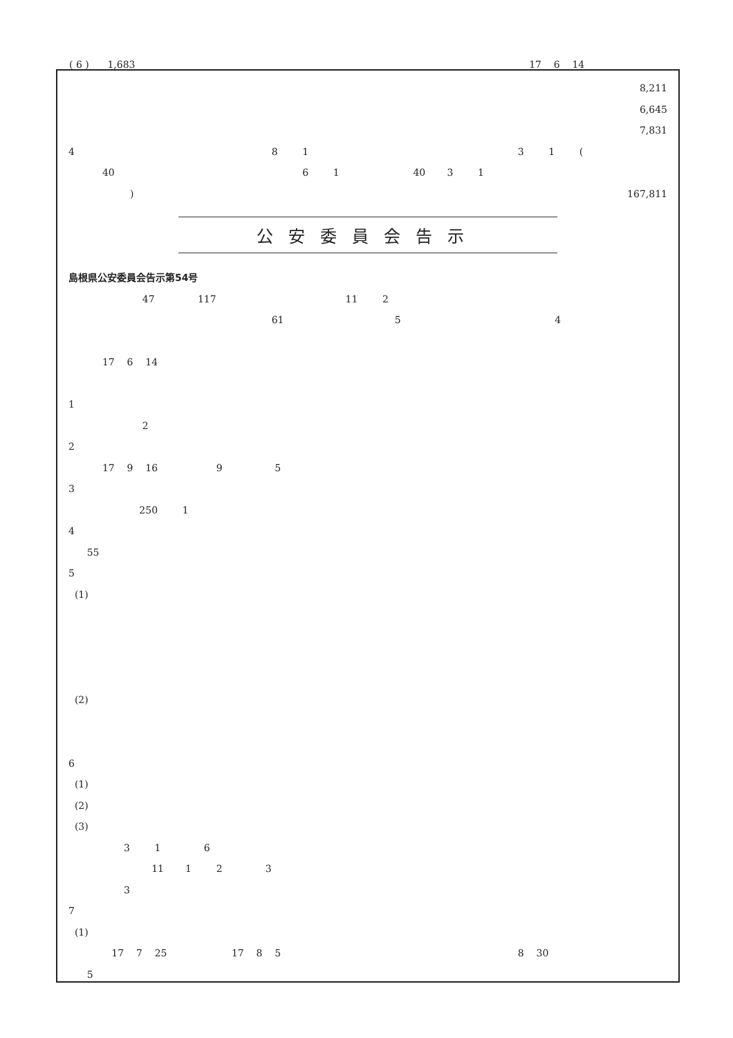( 6 ) 1,683 17 6 14
8,211
6,645
7,831
4 8 1 3 1 (
40 6 1 40 3 1
) 167,811
公安委員会告示
島根県公安委員会告示第54号
47 117 11 2
61 5 4
17 6 14
1
2
2
17 9 16 9 5
3
250 1
4
55
5
(1)
(2)
6
(1)
(2)
(3)
3 1 6
11 1 2 3
3
7
(1)
17 7 25 17 8 5 8 30
5